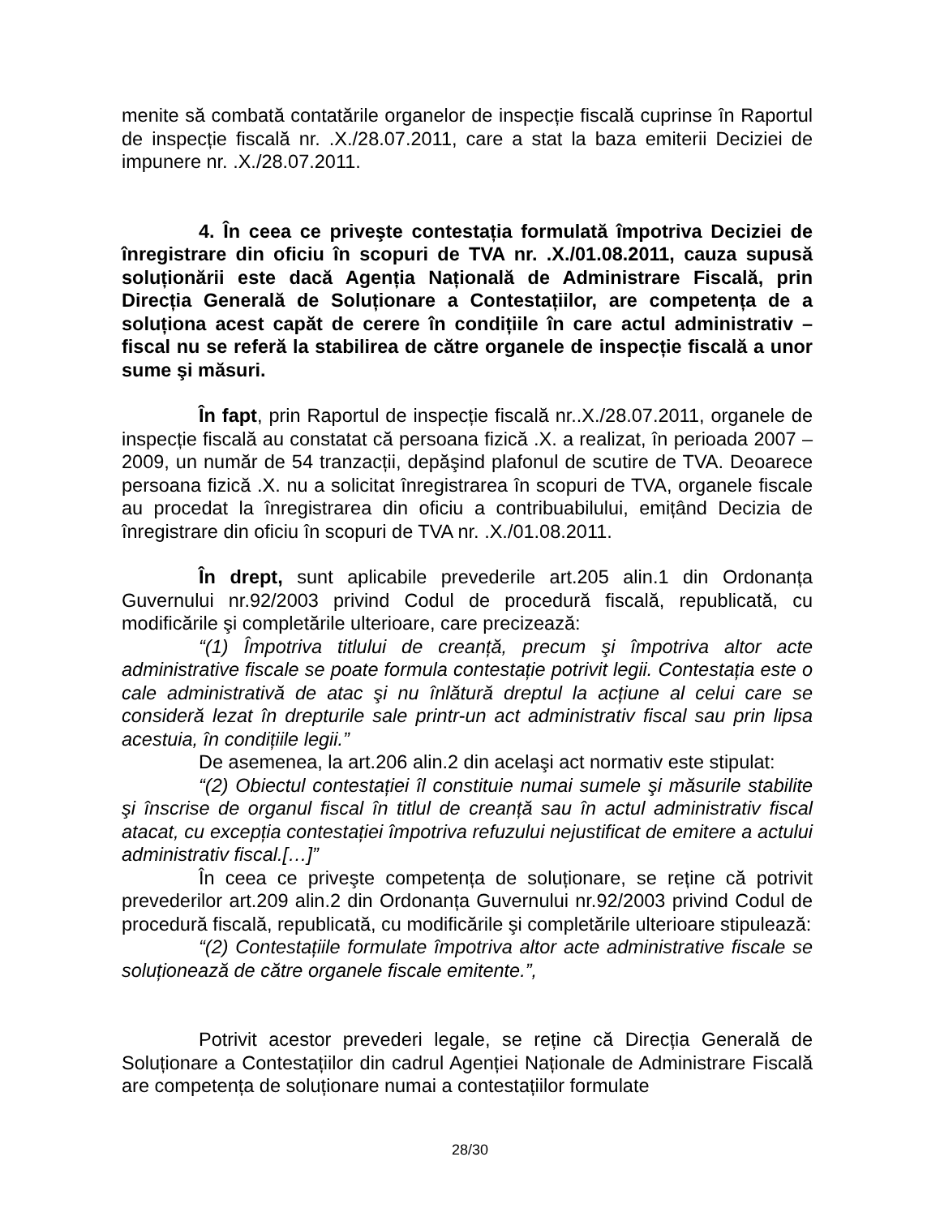menite să combată contatările organelor de inspecție fiscală cuprinse în Raportul de inspecție fiscală nr. .X./28.07.2011, care a stat la baza emiterii Deciziei de impunere nr. .X./28.07.2011.
4. În ceea ce priveşte contestația formulată împotriva Deciziei de înregistrare din oficiu în scopuri de TVA nr. .X./01.08.2011, cauza supusă soluționării este dacă Agenția Națională de Administrare Fiscală, prin Direcția Generală de Soluționare a Contestațiilor, are competența de a soluționa acest capăt de cerere în condițiile în care actul administrativ – fiscal nu se referă la stabilirea de către organele de inspecție fiscală a unor sume şi măsuri.
În fapt, prin Raportul de inspecție fiscală nr..X./28.07.2011, organele de inspecție fiscală au constatat că persoana fizică .X. a realizat, în perioada 2007 – 2009, un număr de 54 tranzacții, depăşind plafonul de scutire de TVA. Deoarece persoana fizică .X. nu a solicitat înregistrarea în scopuri de TVA, organele fiscale au procedat la înregistrarea din oficiu a contribuabilului, emițând Decizia de înregistrare din oficiu în scopuri de TVA nr. .X./01.08.2011.
În drept, sunt aplicabile prevederile art.205 alin.1 din Ordonanța Guvernului nr.92/2003 privind Codul de procedură fiscală, republicată, cu modificările şi completările ulterioare, care precizează:
“(1) Împotriva titlului de creanță, precum şi împotriva altor acte administrative fiscale se poate formula contestație potrivit legii. Contestația este o cale administrativă de atac şi nu înlătură dreptul la acțiune al celui care se consideră lezat în drepturile sale printr-un act administrativ fiscal sau prin lipsa acestuia, în condițiile legii.”
De asemenea, la art.206 alin.2 din acelaşi act normativ este stipulat:
“(2) Obiectul contestației îl constituie numai sumele şi măsurile stabilite şi înscrise de organul fiscal în titlul de creanță sau în actul administrativ fiscal atacat, cu excepția contestației împotriva refuzului nejustificat de emitere a actului administrativ fiscal.[…]”
În ceea ce priveşte competența de soluționare, se reține că potrivit prevederilor art.209 alin.2 din Ordonanța Guvernului nr.92/2003 privind Codul de procedură fiscală, republicată, cu modificările şi completările ulterioare stipulează:
“(2) Contestațiile formulate împotriva altor acte administrative fiscale se soluționează de către organele fiscale emitente.”,
Potrivit acestor prevederi legale, se reține că Direcția Generală de Soluționare a Contestațiilor din cadrul Agenției Naționale de Administrare Fiscală are competența de soluționare numai a contestațiilor formulate
28/30